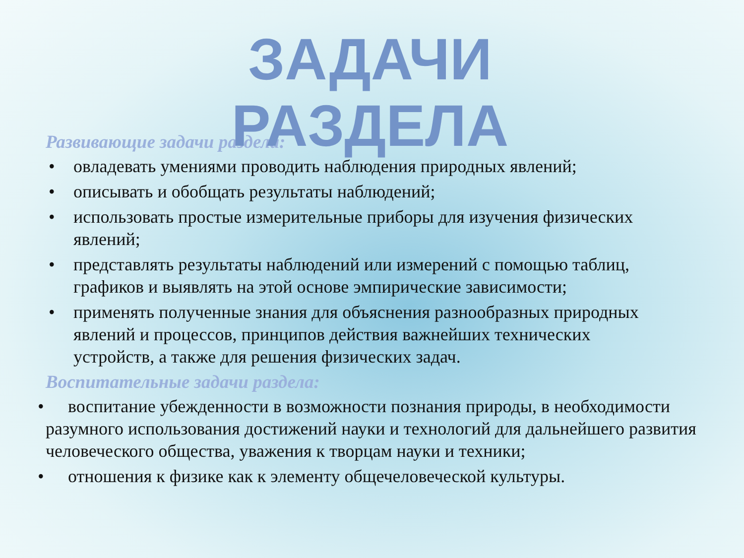ЗАДАЧИ
РАЗДЕЛА
Развивающие задачи раздела:
• овладевать умениями проводить наблюдения природных явлений;
• описывать и обобщать результаты наблюдений;
• использовать простые измерительные приборы для изучения физических явлений;
• представлять результаты наблюдений или измерений с помощью таблиц, графиков и выявлять на этой основе эмпирические зависимости;
• применять полученные знания для объяснения разнообразных природных явлений и процессов, принципов действия важнейших технических устройств, а также для решения физических задач.
Воспитательные задачи раздела:
• воспитание убежденности в возможности познания природы, в необходимости разумного использования достижений науки и технологий для дальнейшего развития человеческого общества, уважения к творцам науки и техники;
• отношения к физике как к элементу общечеловеческой культуры.